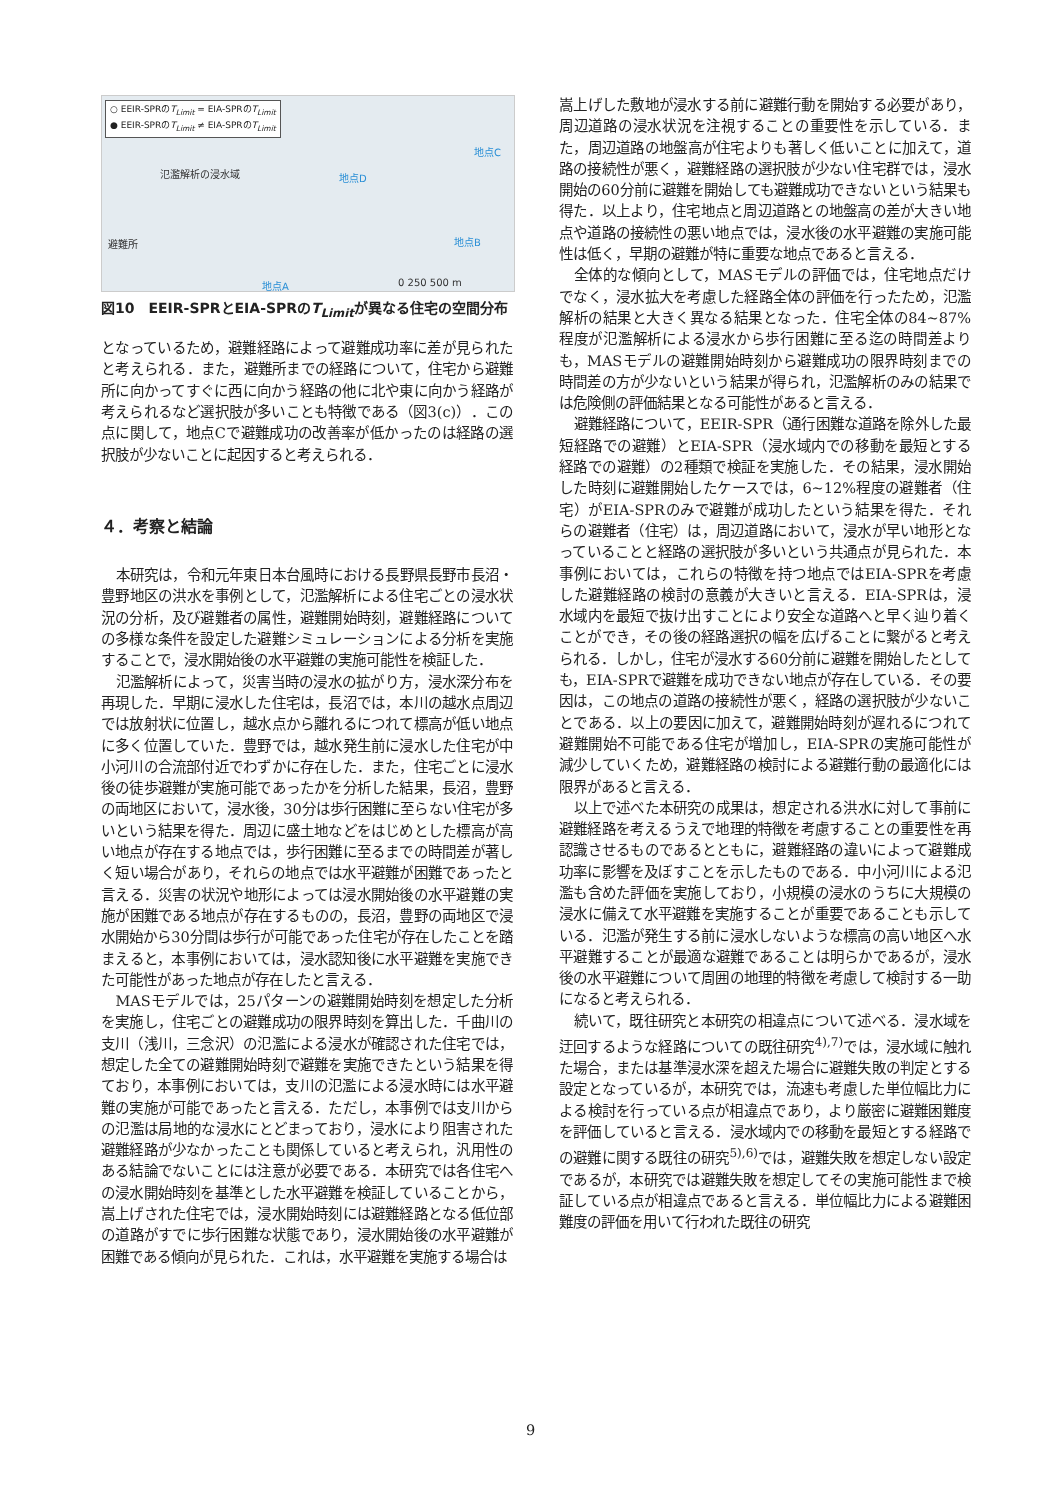○ EEIR-SPRのT<sub>Limit</sub> = EIA-SPRのT<sub>Limit</sub>
● EEIR-SPRのT<sub>Limit</sub> ≠ EIA-SPRのT<sub>Limit</sub>
氾濫解析の浸水域 地点D
地点C
地点B
地点A
避難所
0 250 500 m
図10　EEIR-SPRとEIA-SPRのT<sub>Limit</sub>が異なる住宅の空間分布
となっているため，避難経路によって避難成功率に差が見られたと考えられる．また，避難所までの経路について，住宅から避難所に向かってすぐに西に向かう経路の他に北や東に向かう経路が考えられるなど選択肢が多いことも特徴である（図3(c)）．この点に関して，地点Cで避難成功の改善率が低かったのは経路の選択肢が少ないことに起因すると考えられる．
４．考察と結論
本研究は，令和元年東日本台風時における長野県長野市長沼・豊野地区の洪水を事例として，氾濫解析による住宅ごとの浸水状況の分析，及び避難者の属性，避難開始時刻，避難経路についての多様な条件を設定した避難シミュレーションによる分析を実施することで，浸水開始後の水平避難の実施可能性を検証した．
氾濫解析によって，災害当時の浸水の拡がり方，浸水深分布を再現した．早期に浸水した住宅は，長沼では，本川の越水点周辺では放射状に位置し，越水点から離れるにつれて標高が低い地点に多く位置していた．豊野では，越水発生前に浸水した住宅が中小河川の合流部付近でわずかに存在した．また，住宅ごとに浸水後の徒歩避難が実施可能であったかを分析した結果，長沼，豊野の両地区において，浸水後，30分は歩行困難に至らない住宅が多いという結果を得た．周辺に盛土地などをはじめとした標高が高い地点が存在する地点では，歩行困難に至るまでの時間差が著しく短い場合があり，それらの地点では水平避難が困難であったと言える．災害の状況や地形によっては浸水開始後の水平避難の実施が困難である地点が存在するものの，長沼，豊野の両地区で浸水開始から30分間は歩行が可能であった住宅が存在したことを踏まえると，本事例においては，浸水認知後に水平避難を実施できた可能性があった地点が存在したと言える．
MASモデルでは，25パターンの避難開始時刻を想定した分析を実施し，住宅ごとの避難成功の限界時刻を算出した．千曲川の支川（浅川，三念沢）の氾濫による浸水が確認された住宅では，想定した全ての避難開始時刻で避難を実施できたという結果を得ており，本事例においては，支川の氾濫による浸水時には水平避難の実施が可能であったと言える．ただし，本事例では支川からの氾濫は局地的な浸水にとどまっており，浸水により阻害された避難経路が少なかったことも関係していると考えられ，汎用性のある結論でないことには注意が必要である．本研究では各住宅への浸水開始時刻を基準とした水平避難を検証していることから，嵩上げされた住宅では，浸水開始時刻には避難経路となる低位部の道路がすでに歩行困難な状態であり，浸水開始後の水平避難が困難である傾向が見られた．これは，水平避難を実施する場合は
嵩上げした敷地が浸水する前に避難行動を開始する必要があり，周辺道路の浸水状況を注視することの重要性を示している．また，周辺道路の地盤高が住宅よりも著しく低いことに加えて，道路の接続性が悪く，避難経路の選択肢が少ない住宅群では，浸水開始の60分前に避難を開始しても避難成功できないという結果も得た．以上より，住宅地点と周辺道路との地盤高の差が大きい地点や道路の接続性の悪い地点では，浸水後の水平避難の実施可能性は低く，早期の避難が特に重要な地点であると言える．
全体的な傾向として，MASモデルの評価では，住宅地点だけでなく，浸水拡大を考慮した経路全体の評価を行ったため，氾濫解析の結果と大きく異なる結果となった．住宅全体の84~87%程度が氾濫解析による浸水から歩行困難に至る迄の時間差よりも，MASモデルの避難開始時刻から避難成功の限界時刻までの時間差の方が少ないという結果が得られ，氾濫解析のみの結果では危険側の評価結果となる可能性があると言える．
避難経路について，EEIR-SPR（通行困難な道路を除外した最短経路での避難）とEIA-SPR（浸水域内での移動を最短とする経路での避難）の2種類で検証を実施した．その結果，浸水開始した時刻に避難開始したケースでは，6~12%程度の避難者（住宅）がEIA-SPRのみで避難が成功したという結果を得た．それらの避難者（住宅）は，周辺道路において，浸水が早い地形となっていることと経路の選択肢が多いという共通点が見られた．本事例においては，これらの特徴を持つ地点ではEIA-SPRを考慮した避難経路の検討の意義が大きいと言える．EIA-SPRは，浸水域内を最短で抜け出すことにより安全な道路へと早く辿り着くことができ，その後の経路選択の幅を広げることに繋がると考えられる．しかし，住宅が浸水する60分前に避難を開始したとしても，EIA-SPRで避難を成功できない地点が存在している．その要因は，この地点の道路の接続性が悪く，経路の選択肢が少ないことである．以上の要因に加えて，避難開始時刻が遅れるにつれて避難開始不可能である住宅が増加し，EIA-SPRの実施可能性が減少していくため，避難経路の検討による避難行動の最適化には限界があると言える．
以上で述べた本研究の成果は，想定される洪水に対して事前に避難経路を考えるうえで地理的特徴を考慮することの重要性を再認識させるものであるとともに，避難経路の違いによって避難成功率に影響を及ぼすことを示したものである．中小河川による氾濫も含めた評価を実施しており，小規模の浸水のうちに大規模の浸水に備えて水平避難を実施することが重要であることも示している．氾濫が発生する前に浸水しないような標高の高い地区へ水平避難することが最適な避難であることは明らかであるが，浸水後の水平避難について周囲の地理的特徴を考慮して検討する一助になると考えられる．
続いて，既往研究と本研究の相違点について述べる．浸水域を迂回するような経路についての既往研究<sup>4),7)</sup>では，浸水域に触れた場合，または基準浸水深を超えた場合に避難失敗の判定とする設定となっているが，本研究では，流速も考慮した単位幅比力による検討を行っている点が相違点であり，より厳密に避難困難度を評価していると言える．浸水域内での移動を最短とする経路での避難に関する既往の研究<sup>5),6)</sup>では，避難失敗を想定しない設定であるが，本研究では避難失敗を想定してその実施可能性まで検証している点が相違点であると言える．単位幅比力による避難困難度の評価を用いて行われた既往の研究
9